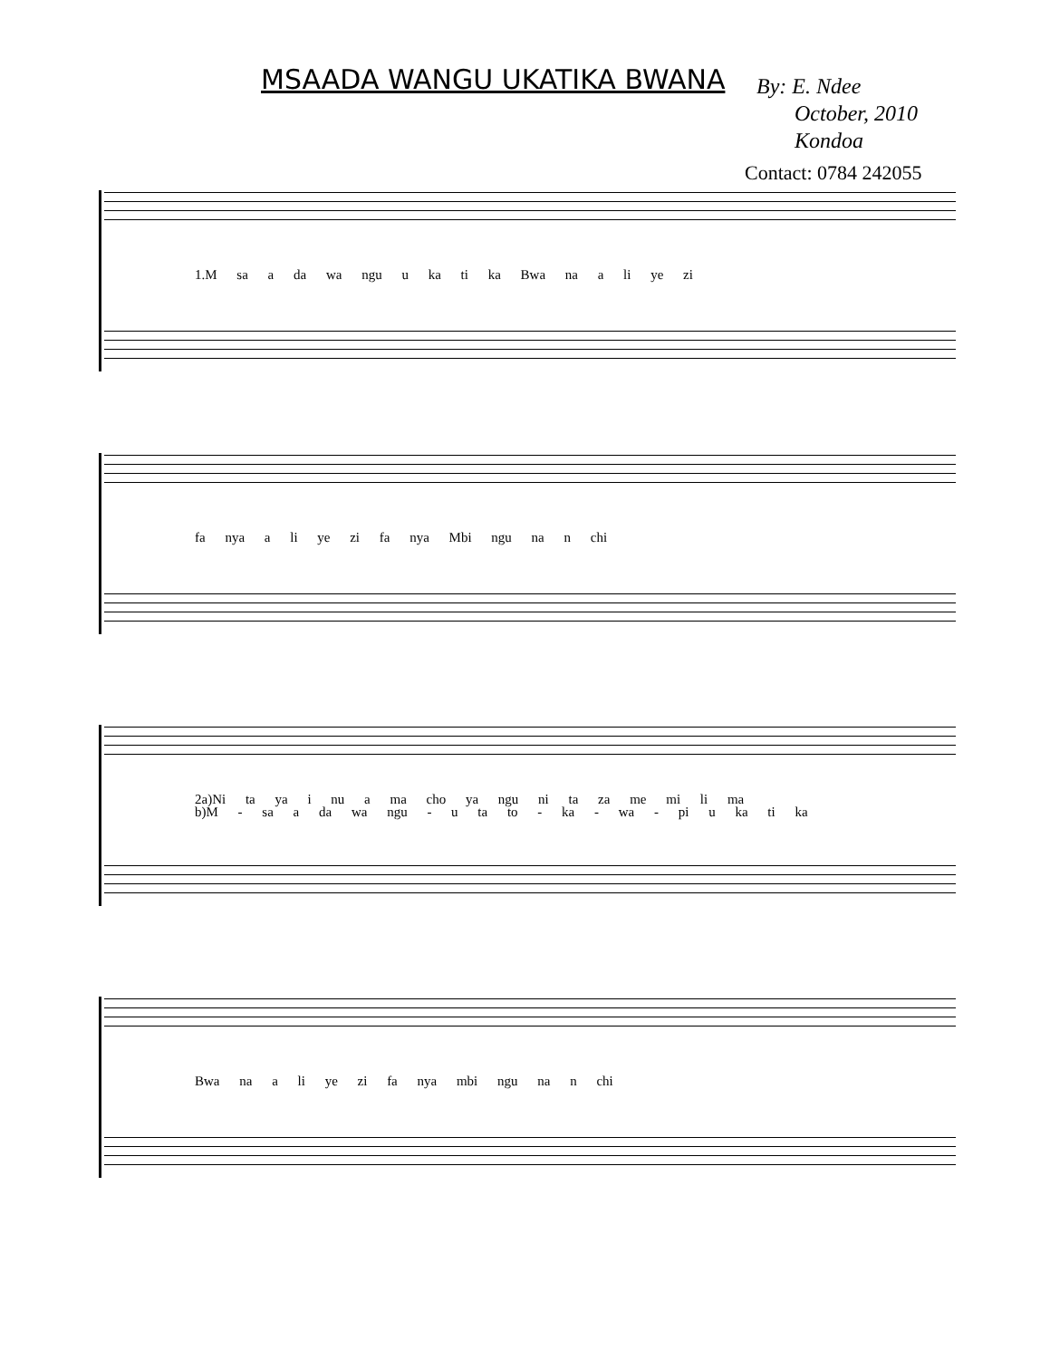MSAADA WANGU UKATIKA BWANA
By: E. Ndee
October, 2010
Kondoa
Contact: 0784 242055
1.M sa a da wa ngu u ka ti ka Bwa na a li ye zi
fa nya a li ye zi fa nya Mbi ngu na n chi
2a)Ni ta ya i nu a ma cho ya ngu ni ta za me mi li ma
b)M - sa a da wa ngu - u ta to - ka - wa - pi u ka ti ka
Bwa na a li ye zi fa nya mbi ngu na n chi